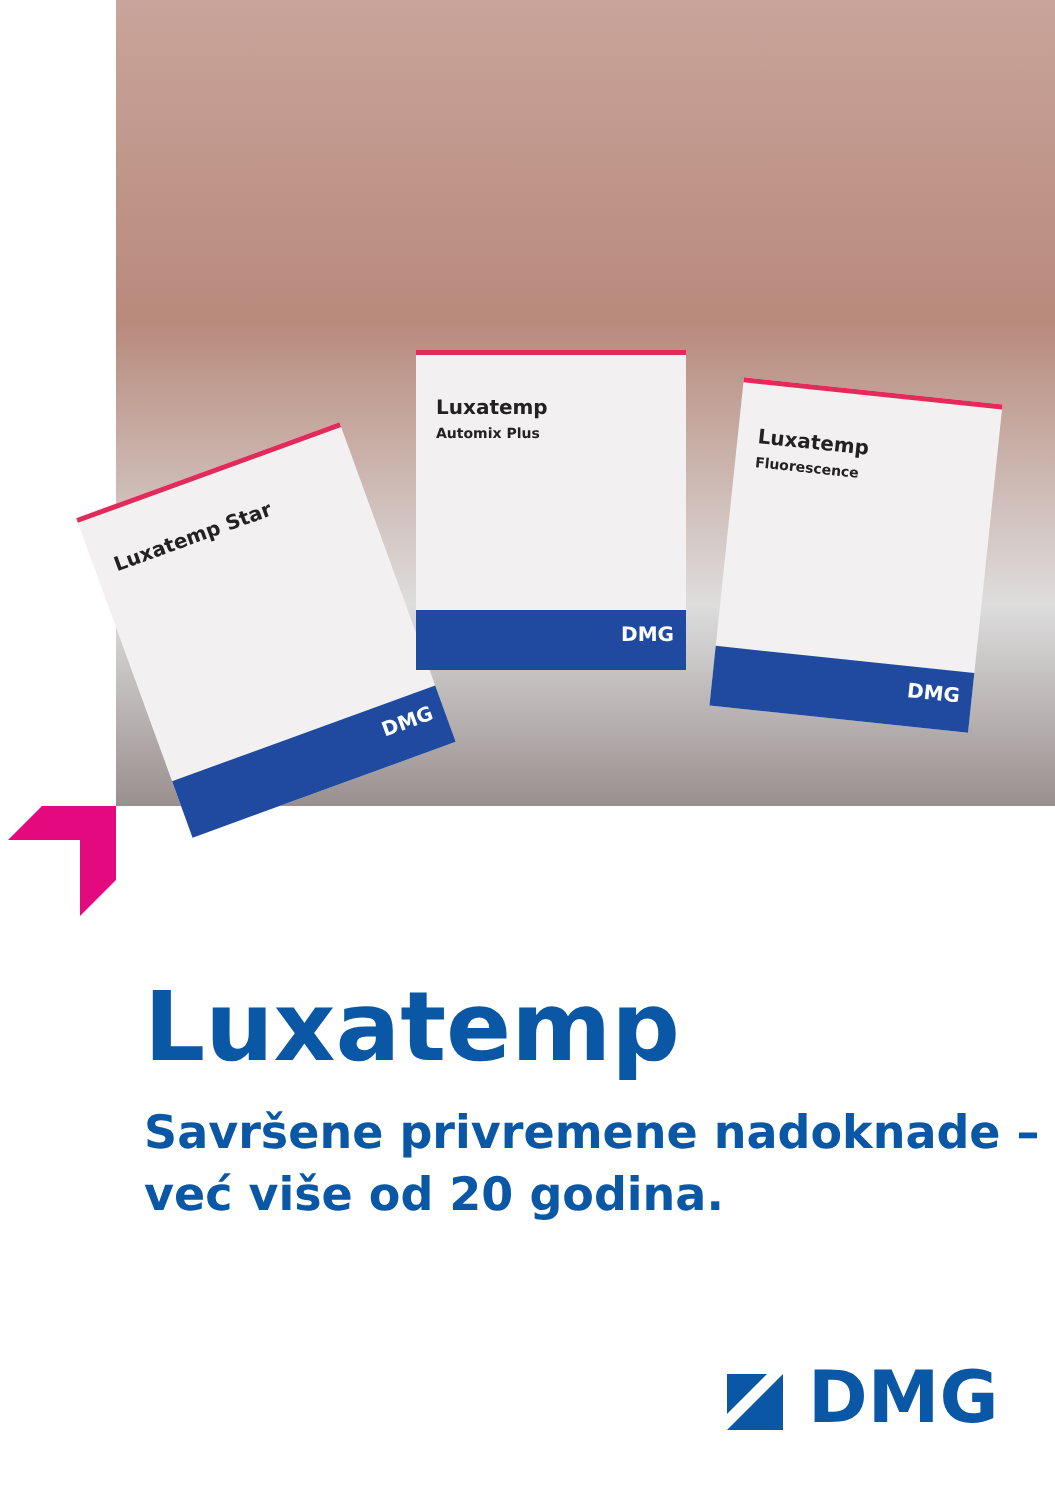Luxatemp Star
DMG
Luxatemp
Automix Plus
DMG
Luxatemp
Fluorescence
DMG
Luxatemp
Savršene privremene nadoknade –
već više od 20 godina.
DMG